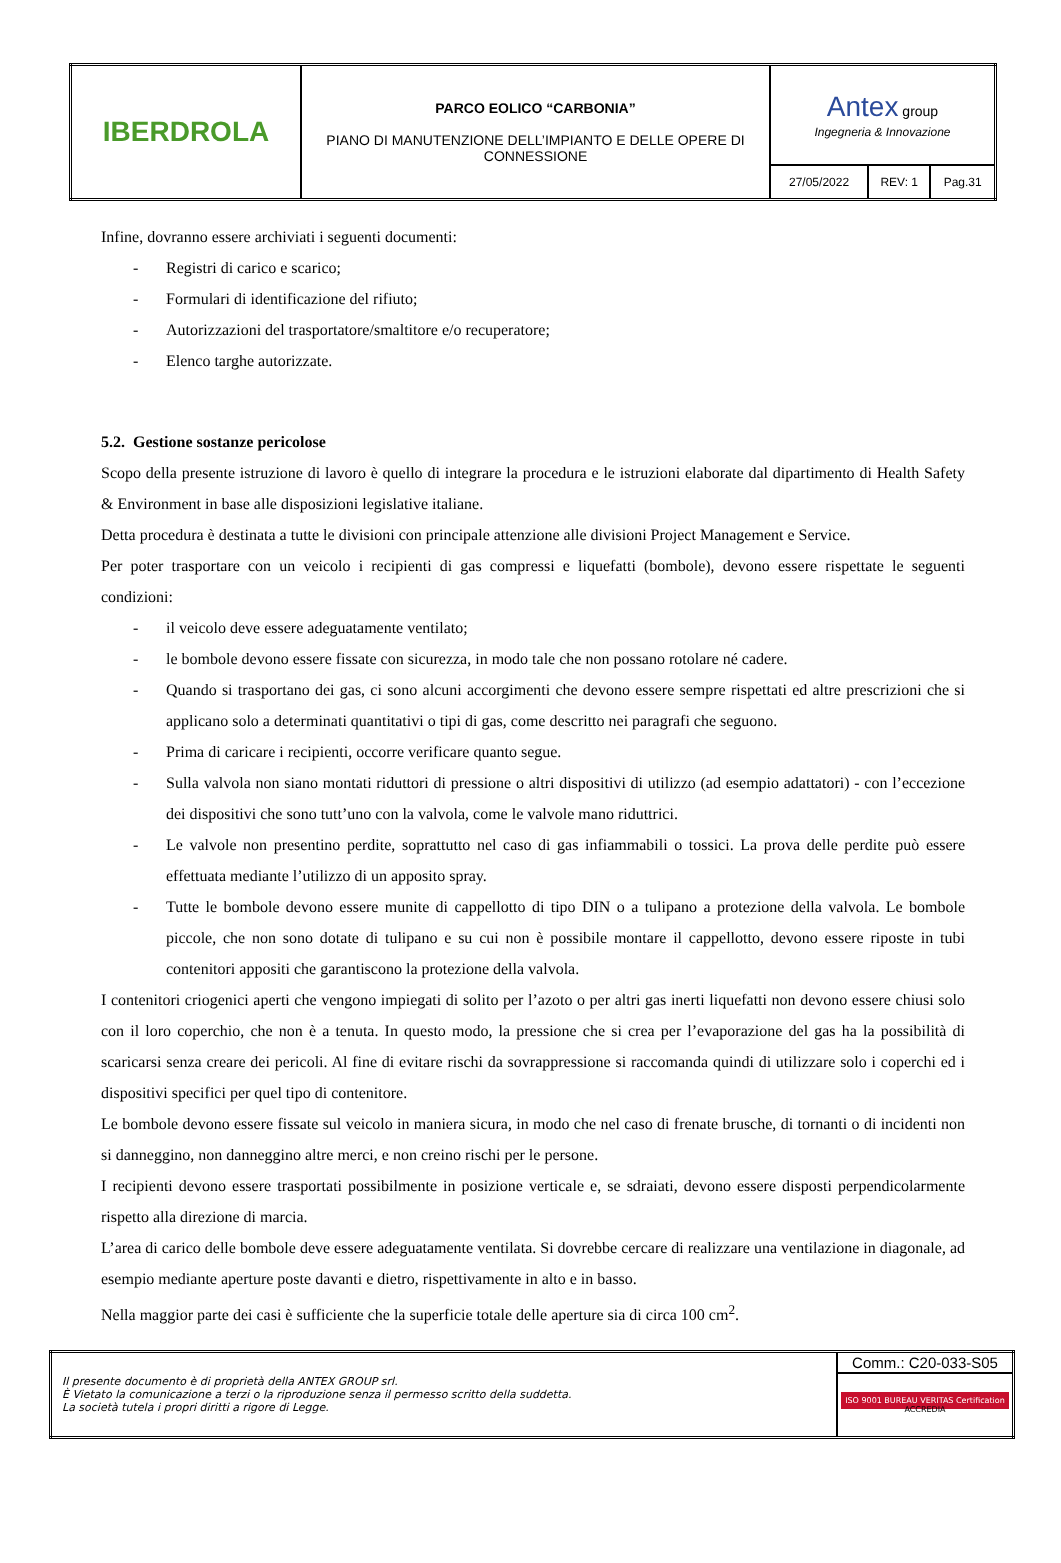| IBERDROLA | PARCO EOLICO “CARBONIA” PIANO DI MANUTENZIONE DELL’IMPIANTO E DELLE OPERE DI CONNESSIONE | Antex group Ingegneria & Innovazione | | |
| | | 27/05/2022 | REV: 1 | Pag.31 |
Infine, dovranno essere archiviati i seguenti documenti:
- Registri di carico e scarico;
- Formulari di identificazione del rifiuto;
- Autorizzazioni del trasportatore/smaltitore e/o recuperatore;
- Elenco targhe autorizzate.
5.2. Gestione sostanze pericolose
Scopo della presente istruzione di lavoro è quello di integrare la procedura e le istruzioni elaborate dal dipartimento di Health Safety & Environment in base alle disposizioni legislative italiane.
Detta procedura è destinata a tutte le divisioni con principale attenzione alle divisioni Project Management e Service.
Per poter trasportare con un veicolo i recipienti di gas compressi e liquefatti (bombole), devono essere rispettate le seguenti condizioni:
- il veicolo deve essere adeguatamente ventilato;
- le bombole devono essere fissate con sicurezza, in modo tale che non possano rotolare né cadere.
- Quando si trasportano dei gas, ci sono alcuni accorgimenti che devono essere sempre rispettati ed altre prescrizioni che si applicano solo a determinati quantitativi o tipi di gas, come descritto nei paragrafi che seguono.
- Prima di caricare i recipienti, occorre verificare quanto segue.
- Sulla valvola non siano montati riduttori di pressione o altri dispositivi di utilizzo (ad esempio adattatori) - con l’eccezione dei dispositivi che sono tutt’uno con la valvola, come le valvole mano riduttrici.
- Le valvole non presentino perdite, soprattutto nel caso di gas infiammabili o tossici. La prova delle perdite può essere effettuata mediante l’utilizzo di un apposito spray.
- Tutte le bombole devono essere munite di cappellotto di tipo DIN o a tulipano a protezione della valvola. Le bombole piccole, che non sono dotate di tulipano e su cui non è possibile montare il cappellotto, devono essere riposte in tubi contenitori appositi che garantiscono la protezione della valvola.
I contenitori criogenici aperti che vengono impiegati di solito per l’azoto o per altri gas inerti liquefatti non devono essere chiusi solo con il loro coperchio, che non è a tenuta. In questo modo, la pressione che si crea per l’evaporazione del gas ha la possibilità di scaricarsi senza creare dei pericoli. Al fine di evitare rischi da sovrappressione si raccomanda quindi di utilizzare solo i coperchi ed i dispositivi specifici per quel tipo di contenitore.
Le bombole devono essere fissate sul veicolo in maniera sicura, in modo che nel caso di frenate brusche, di tornanti o di incidenti non si danneggino, non danneggino altre merci, e non creino rischi per le persone.
I recipienti devono essere trasportati possibilmente in posizione verticale e, se sdraiati, devono essere disposti perpendicolarmente rispetto alla direzione di marcia.
L’area di carico delle bombole deve essere adeguatamente ventilata. Si dovrebbe cercare di realizzare una ventilazione in diagonale, ad esempio mediante aperture poste davanti e dietro, rispettivamente in alto e in basso.
Nella maggior parte dei casi è sufficiente che la superficie totale delle aperture sia di circa 100 cm<sup>2</sup>.
| Il presente documento è di proprietà della ANTEX GROUP srl. È Vietato la comunicazione a terzi o la riproduzione senza il permesso scritto della suddetta. La società tutela i propri diritti a rigore di Legge. | Comm.: C20-033-S05 |
| | ISO 9001 BUREAU VERITAS Certification ACCREDIA |